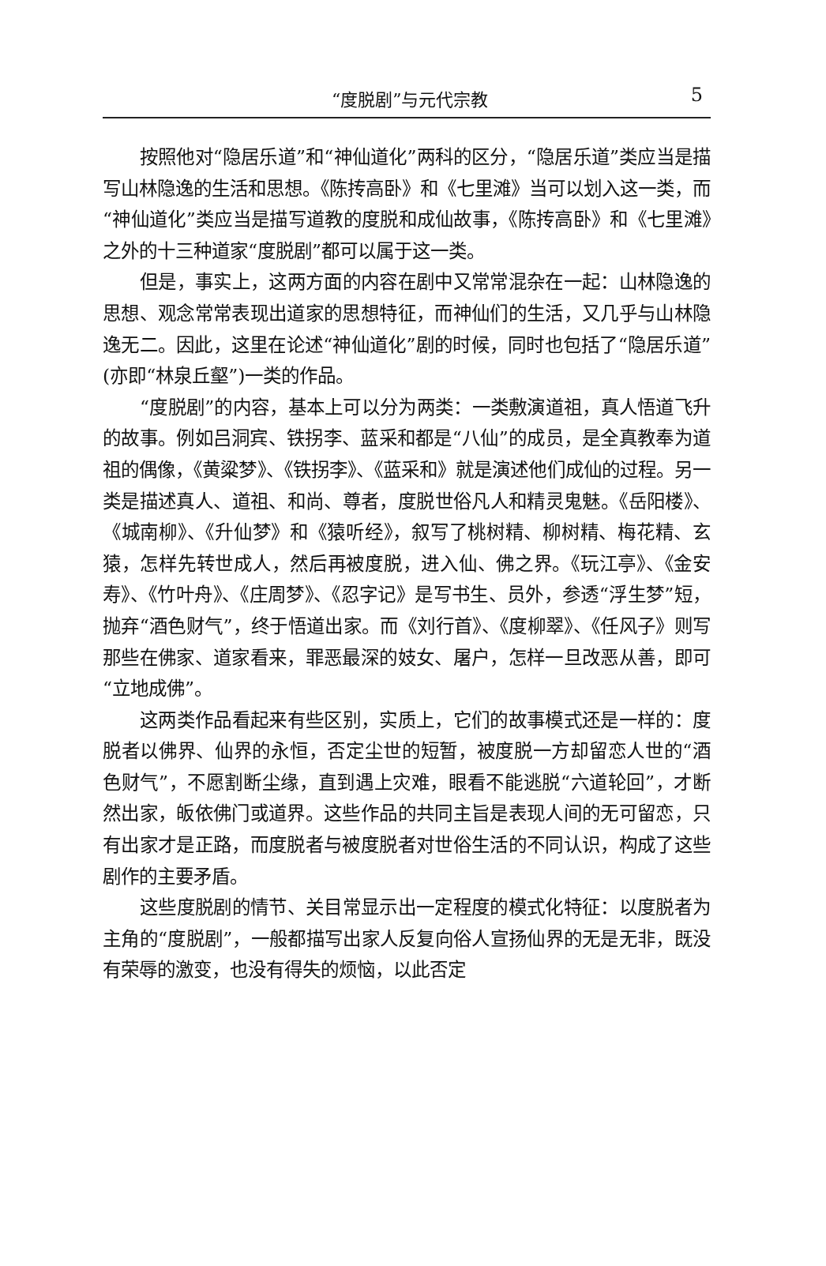“度脱剧”与元代宗教 5
按照他对“隐居乐道”和“神仙道化”两科的区分，“隐居乐道”类应当是描写山林隐逸的生活和思想。《陈抟高卧》和《七里滩》当可以划入这一类，而“神仙道化”类应当是描写道教的度脱和成仙故事，《陈抟高卧》和《七里滩》之外的十三种道家“度脱剧”都可以属于这一类。
但是，事实上，这两方面的内容在剧中又常常混杂在一起：山林隐逸的思想、观念常常表现出道家的思想特征，而神仙们的生活，又几乎与山林隐逸无二。因此，这里在论述“神仙道化”剧的时候，同时也包括了“隐居乐道”(亦即“林泉丘壑”)一类的作品。
“度脱剧”的内容，基本上可以分为两类：一类敷演道祖，真人悟道飞升的故事。例如吕洞宾、铁拐李、蓝采和都是“八仙”的成员，是全真教奉为道祖的偶像，《黄粱梦》、《铁拐李》、《蓝采和》就是演述他们成仙的过程。另一类是描述真人、道祖、和尚、尊者，度脱世俗凡人和精灵鬼魅。《岳阳楼》、《城南柳》、《升仙梦》和《猿听经》，叙写了桃树精、柳树精、梅花精、玄猿，怎样先转世成人，然后再被度脱，进入仙、佛之界。《玩江亭》、《金安寿》、《竹叶舟》、《庄周梦》、《忍字记》是写书生、员外，参透“浮生梦”短，抛弃“酒色财气”，终于悟道出家。而《刘行首》、《度柳翠》、《任风子》则写那些在佛家、道家看来，罪恶最深的妓女、屠户，怎样一旦改恶从善，即可“立地成佛”。
这两类作品看起来有些区别，实质上，它们的故事模式还是一样的：度脱者以佛界、仙界的永恒，否定尘世的短暂，被度脱一方却留恋人世的“酒色财气”，不愿割断尘缘，直到遇上灾难，眼看不能逃脱“六道轮回”，才断然出家，皈依佛门或道界。这些作品的共同主旨是表现人间的无可留恋，只有出家才是正路，而度脱者与被度脱者对世俗生活的不同认识，构成了这些剧作的主要矛盾。
这些度脱剧的情节、关目常显示出一定程度的模式化特征：以度脱者为主角的“度脱剧”，一般都描写出家人反复向俗人宣扬仙界的无是无非，既没有荣辱的激变，也没有得失的烦恼，以此否定